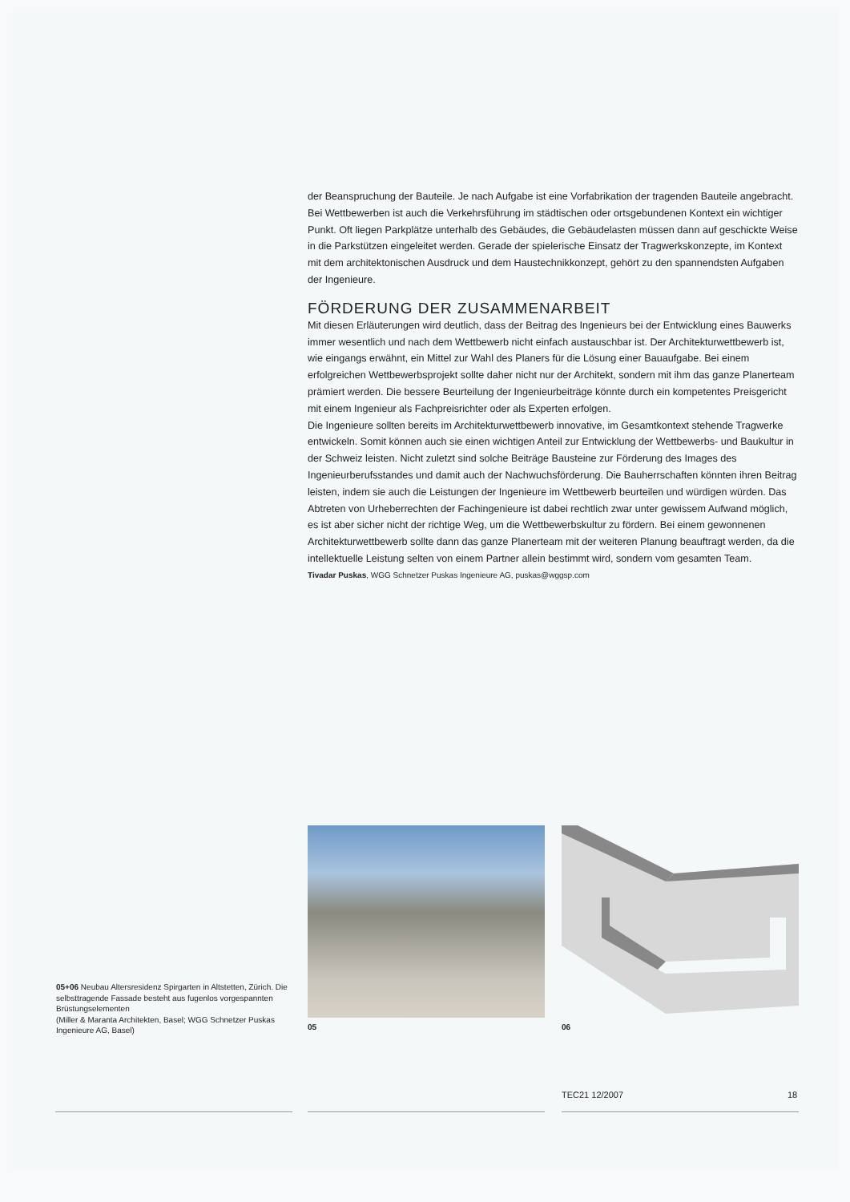der Beanspruchung der Bauteile. Je nach Aufgabe ist eine Vorfabrikation der tragenden Bauteile angebracht. Bei Wettbewerben ist auch die Verkehrsführung im städtischen oder ortsgebundenen Kontext ein wichtiger Punkt. Oft liegen Parkplätze unterhalb des Gebäudes, die Gebäudelasten müssen dann auf geschickte Weise in die Parkstützen eingeleitet werden. Gerade der spielerische Einsatz der Tragwerkskonzepte, im Kontext mit dem architektonischen Ausdruck und dem Haustechnikkonzept, gehört zu den spannendsten Aufgaben der Ingenieure.
FÖRDERUNG DER ZUSAMMENARBEIT
Mit diesen Erläuterungen wird deutlich, dass der Beitrag des Ingenieurs bei der Entwicklung eines Bauwerks immer wesentlich und nach dem Wettbewerb nicht einfach austauschbar ist. Der Architekturwettbewerb ist, wie eingangs erwähnt, ein Mittel zur Wahl des Planers für die Lösung einer Bauaufgabe. Bei einem erfolgreichen Wettbewerbsprojekt sollte daher nicht nur der Architekt, sondern mit ihm das ganze Planerteam prämiert werden. Die bessere Beurteilung der Ingenieurbeiträge könnte durch ein kompetentes Preisgericht mit einem Ingenieur als Fachpreisrichter oder als Experten erfolgen.
Die Ingenieure sollten bereits im Architekturwettbewerb innovative, im Gesamtkontext stehende Tragwerke entwickeln. Somit können auch sie einen wichtigen Anteil zur Entwicklung der Wettbewerbs- und Baukultur in der Schweiz leisten. Nicht zuletzt sind solche Beiträge Bausteine zur Förderung des Images des Ingenieurberufsstandes und damit auch der Nachwuchsförderung. Die Bauherrschaften könnten ihren Beitrag leisten, indem sie auch die Leistungen der Ingenieure im Wettbewerb beurteilen und würdigen würden. Das Abtreten von Urheberrechten der Fachingenieure ist dabei rechtlich zwar unter gewissem Aufwand möglich, es ist aber sicher nicht der richtige Weg, um die Wettbewerbskultur zu fördern. Bei einem gewonnenen Architekturwettbewerb sollte dann das ganze Planerteam mit der weiteren Planung beauftragt werden, da die intellektuelle Leistung selten von einem Partner allein bestimmt wird, sondern vom gesamten Team.
Tivadar Puskas, WGG Schnetzer Puskas Ingenieure AG, puskas@wggsp.com
05+06 Neubau Altersresidenz Spirgarten in Altstetten, Zürich. Die selbsttragende Fassade besteht aus fugenlos vorgespannten Brüstungselementen
(Miller & Maranta Architekten, Basel; WGG Schnetzer Puskas Ingenieure AG, Basel)
05 06
TEC21 12/2007 18